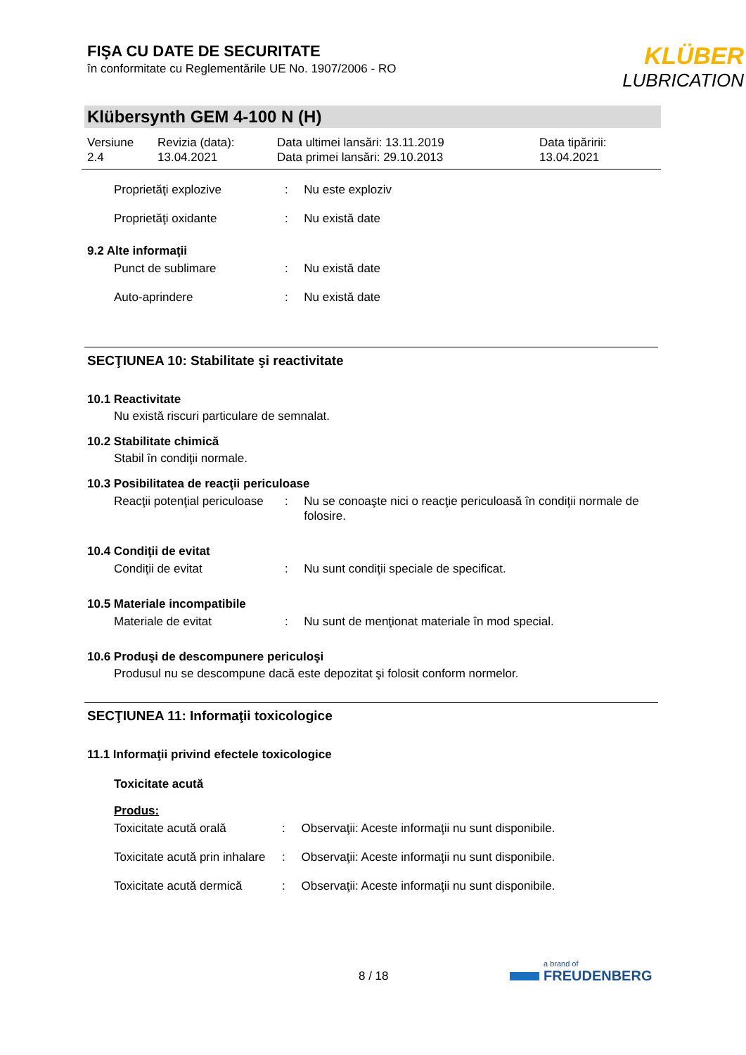FIŞA CU DATE DE SECURITATE
în conformitate cu Reglementările UE No. 1907/2006 - RO
KLÜBER
LUBRICATION
Klübersynth GEM 4-100 N (H)
Versiune
2.4
Revizia (data):
13.04.2021
Data ultimei lansări: 13.11.2019
Data primei lansări: 29.10.2013
Data tipăririi:
13.04.2021
Proprietăţi explozive : Nu este exploziv
Proprietăţi oxidante : Nu există date
9.2 Alte informaţii
Punct de sublimare : Nu există date
Auto-aprindere : Nu există date
SECŢIUNEA 10: Stabilitate şi reactivitate
10.1 Reactivitate
Nu există riscuri particulare de semnalat.
10.2 Stabilitate chimică
Stabil în condiţii normale.
10.3 Posibilitatea de reacţii periculoase
Reacţii potenţial periculoase
: Nu se conoaşte nici o reacţie periculoasă în condiţii normale de folosire.
10.4 Condiţii de evitat
Condiţii de evitat : Nu sunt condiţii speciale de specificat.
10.5 Materiale incompatibile
Materiale de evitat : Nu sunt de menţionat materiale în mod special.
10.6 Produşi de descompunere periculoşi
Produsul nu se descompune dacă este depozitat şi folosit conform normelor.
SECŢIUNEA 11: Informaţii toxicologice
11.1 Informaţii privind efectele toxicologice
Toxicitate acută
Produs:
Toxicitate acută orală : Observaţii: Aceste informaţii nu sunt disponibile.
Toxicitate acută prin inhalare
: Observaţii: Aceste informaţii nu sunt disponibile.
Toxicitate acută dermică
: Observaţii: Aceste informaţii nu sunt disponibile.
8 / 18
a brand of
FREUDENBERG